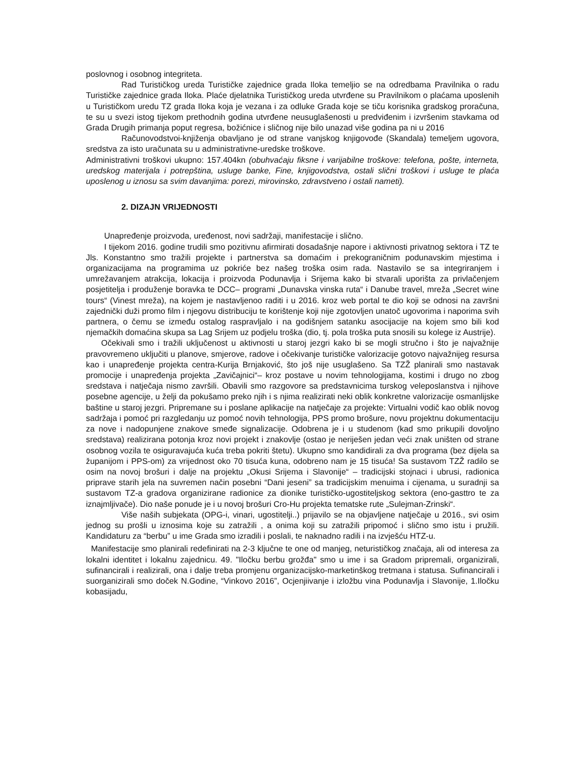poslovnog i osobnog integriteta.
Rad Turističkog ureda Turističke zajednice grada Iloka temeljio se na odredbama Pravilnika o radu Turističke zajednice grada Iloka. Plaće djelatnika Turističkog ureda utvrđene su Pravilnikom o plaćama uposlenih u Turističkom uredu TZ grada Iloka koja je vezana i za odluke Grada koje se tiču korisnika gradskog proračuna, te su u svezi istog tijekom prethodnih godina utvrđene neusuglašenosti u predviđenim i izvršenim stavkama od Grada Drugih primanja poput regresa, božićnice i sličnog nije bilo unazad više godina pa ni u 2016
Računovodstvoi-knjiženja obavljano je od strane vanjskog knjigovođe (Skandala) temeljem ugovora, sredstva za isto uračunata su u administrativne-uredske troškove.
Administrativni troškovi ukupno: 157.404kn (obuhvaćaju fiksne i varijabilne troškove: telefona, pošte, interneta, uredskog materijala i potrepština, usluge banke, Fine, knjigovodstva, ostali slični troškovi i usluge te plaća uposlenog u iznosu sa svim davanjima: porezi, mirovinsko, zdravstveno i ostali nameti).
2. DIZAJN VRIJEDNOSTI
Unapređenje proizvoda, uređenost, novi sadržaji, manifestacije i slično.
I tijekom 2016. godine trudili smo pozitivnu afirmirati dosadašnje napore i aktivnosti privatnog sektora i TZ te Jls. Konstantno smo tražili projekte i partnerstva sa domaćim i prekograničnim podunavskim mjestima i organizacijama na programima uz pokriće bez našeg troška osim rada. Nastavilo se sa integriranjem i umrežavanjem atrakcija, lokacija i proizvoda Podunavlja i Srijema kako bi stvarali uporišta za privlačenjem posjetitelja i produženje boravka te DCC– programi „Dunavska vinska ruta“ i Danube travel, mreža „Secret wine tours“ (Vinest mreža), na kojem je nastavljenoo raditi i u 2016. kroz web portal te dio koji se odnosi na završni zajednički duži promo film i njegovu distribuciju te korištenje koji nije zgotovljen unatoč ugovorima i naporima svih partnera, o čemu se između ostalog raspravljalo i na godišnjem satanku asocijacije na kojem smo bili kod njemačkih domaćina skupa sa Lag Srijem uz podjelu troška (dio, tj. pola troška puta snosili su kolege iz Austrije).
Očekivali smo i tražili uključenost u aktivnosti u staroj jezgri kako bi se mogli stručno i što je najvažnije pravovremeno uključiti u planove, smjerove, radove i očekivanje turističke valorizacije gotovo najvažnijeg resursa kao i unapređenje projekta centra-Kurija Brnjaković, što još nije usuglašeno. Sa TZŽ planirali smo nastavak promocije i unapređenja projekta „Zavičajnici“– kroz postave u novim tehnologijama, kostimi i drugo no zbog sredstava i natječaja nismo završili. Obavili smo razgovore sa predstavnicima turskog veleposlanstva i njihove posebne agencije, u želji da pokušamo preko njih i s njima realizirati neki oblik konkretne valorizacije osmanlijske baštine u staroj jezgri. Pripremane su i poslane aplikacije na natječaje za projekte: Virtualni vodič kao oblik novog sadržaja i pomoć pri razgledanju uz pomoć novih tehnologija, PPS promo brošure, novu projektnu dokumentaciju za nove i nadopunjene znakove smeđe signalizacije. Odobrena je i u studenom (kad smo prikupili dovoljno sredstava) realizirana potonja kroz novi projekt i znakovlje (ostao je neriješen jedan veći znak uništen od strane osobnog vozila te osiguravajuća kuća treba pokriti štetu). Ukupno smo kandidirali za dva programa (bez dijela sa županijom i PPS-om) za vrijednost oko 70 tisuća kuna, odobreno nam je 15 tisuća! Sa sustavom TZŽ radilo se osim na novoj brošuri i dalje na projektu „Okusi Srijema i Slavonije“ – tradicijski stojnaci i ubrusi, radionica priprave starih jela na suvremen način posebni “Dani jeseni” sa tradicijskim menuima i cijenama, u suradnji sa sustavom TZ-a gradova organizirane radionice za dionike turističko-ugostiteljskog sektora (eno-gasttro te za iznajmljivače). Dio naše ponude je i u novoj brošuri Cro-Hu projekta tematske rute „Sulejman-Zrinski“.
Više naših subjekata (OPG-i, vinari, ugostitelji..) prijavilo se na objavljene natječaje u 2016., svi osim jednog su prošli u iznosima koje su zatražili , a onima koji su zatražili pripomoć i slično smo istu i pružili. Kandidaturu za “berbu” u ime Grada smo izradili i poslali, te naknadno radili i na izvješću HTZ-u.
Manifestacije smo planirali redefinirati na 2-3 ključne te one od manjeg, neturističkog značaja, ali od interesa za lokalni identitet i lokalnu zajednicu. 49. "Iločku berbu grožđa" smo u ime i sa Gradom pripremali, organizirali, sufinancirali i realizirali, ona i dalje treba promjenu organizacijsko-marketinškog tretmana i statusa. Sufinancirali i suorganizirali smo doček N.Godine, “Vinkovo 2016”, Ocjenjiivanje i izložbu vina Podunavlja i Slavonije, 1.Iločku kobasijadu,